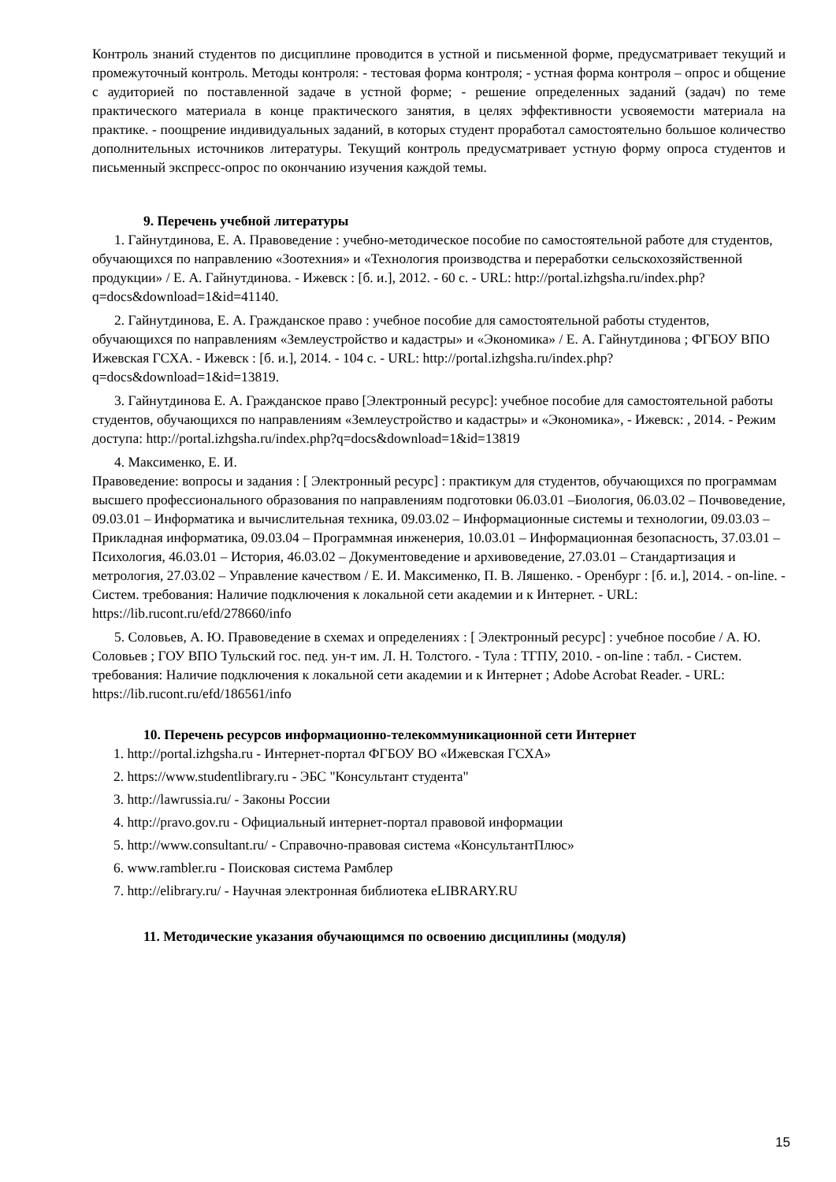Контроль знаний студентов по дисциплине проводится в устной и письменной форме, предусматривает текущий и промежуточный контроль. Методы контроля: - тестовая форма контроля; - устная форма контроля – опрос и общение с аудиторией по поставленной задаче в устной форме; - решение определенных заданий (задач) по теме практического материала в конце практического занятия, в целях эффективности усвояемости материала на практике. - поощрение индивидуальных заданий, в которых студент проработал самостоятельно большое количество дополнительных источников литературы. Текущий контроль предусматривает устную форму опроса студентов и письменный экспресс-опрос по окончанию изучения каждой темы.
9. Перечень учебной литературы
1. Гайнутдинова, Е. А. Правоведение : учебно-методическое пособие по самостоятельной работе для студентов, обучающихся по направлению «Зоотехния» и «Технология производства и переработки сельскохозяйственной продукции» / Е. А. Гайнутдинова. - Ижевск : [б. и.], 2012. - 60 с. - URL: http://portal.izhgsha.ru/index.php?q=docs&download=1&id=41140.
2. Гайнутдинова, Е. А. Гражданское право : учебное пособие для самостоятельной работы студентов, обучающихся по направлениям «Землеустройство и кадастры» и «Экономика» / Е. А. Гайнутдинова ; ФГБОУ ВПО Ижевская ГСХА. - Ижевск : [б. и.], 2014. - 104 с. - URL: http://portal.izhgsha.ru/index.php?q=docs&download=1&id=13819.
3. Гайнутдинова Е. А. Гражданское право [Электронный ресурс]: учебное пособие для самостоятельной работы студентов, обучающихся по направлениям «Землеустройство и кадастры» и «Экономика», - Ижевск: , 2014. - Режим доступа: http://portal.izhgsha.ru/index.php?q=docs&download=1&id=13819
4. Максименко, Е. И.
Правоведение: вопросы и задания : [ Электронный ресурс] : практикум для студентов, обучающихся по программам высшего профессионального образования по направлениям подготовки 06.03.01 –Биология, 06.03.02 – Почвоведение, 09.03.01 – Информатика и вычислительная техника, 09.03.02 – Информационные системы и технологии, 09.03.03 – Прикладная информатика, 09.03.04 – Программная инженерия, 10.03.01 – Информационная безопасность, 37.03.01 – Психология, 46.03.01 – История, 46.03.02 – Документоведение и архивоведение, 27.03.01 – Стандартизация и метрология, 27.03.02 – Управление качеством / Е. И. Максименко, П. В. Ляшенко. - Оренбург : [б. и.], 2014. - on-line. - Систем. требования: Наличие подключения к локальной сети академии и к Интернет. - URL: https://lib.rucont.ru/efd/278660/info
5. Соловьев, А. Ю. Правоведение в схемах и определениях : [ Электронный ресурс] : учебное пособие / А. Ю. Соловьев ; ГОУ ВПО Тульский гос. пед. ун-т им. Л. Н. Толстого. - Тула : ТГПУ, 2010. - on-line : табл. - Систем. требования: Наличие подключения к локальной сети академии и к Интернет ; Adobe Acrobat Reader. - URL: https://lib.rucont.ru/efd/186561/info
10. Перечень ресурсов информационно-телекоммуникационной сети Интернет
1. http://portal.izhgsha.ru - Интернет-портал ФГБОУ ВО «Ижевская ГСХА»
2. https://www.studentlibrary.ru - ЭБС "Консультант студента"
3. http://lawrussia.ru/ - Законы России
4. http://pravo.gov.ru - Официальный интернет-портал правовой информации
5. http://www.consultant.ru/ - Справочно-правовая система «КонсультантПлюс»
6. www.rambler.ru - Поисковая система Рамблер
7. http://elibrary.ru/ - Научная электронная библиотека eLIBRARY.RU
11. Методические указания обучающимся по освоению дисциплины (модуля)
15